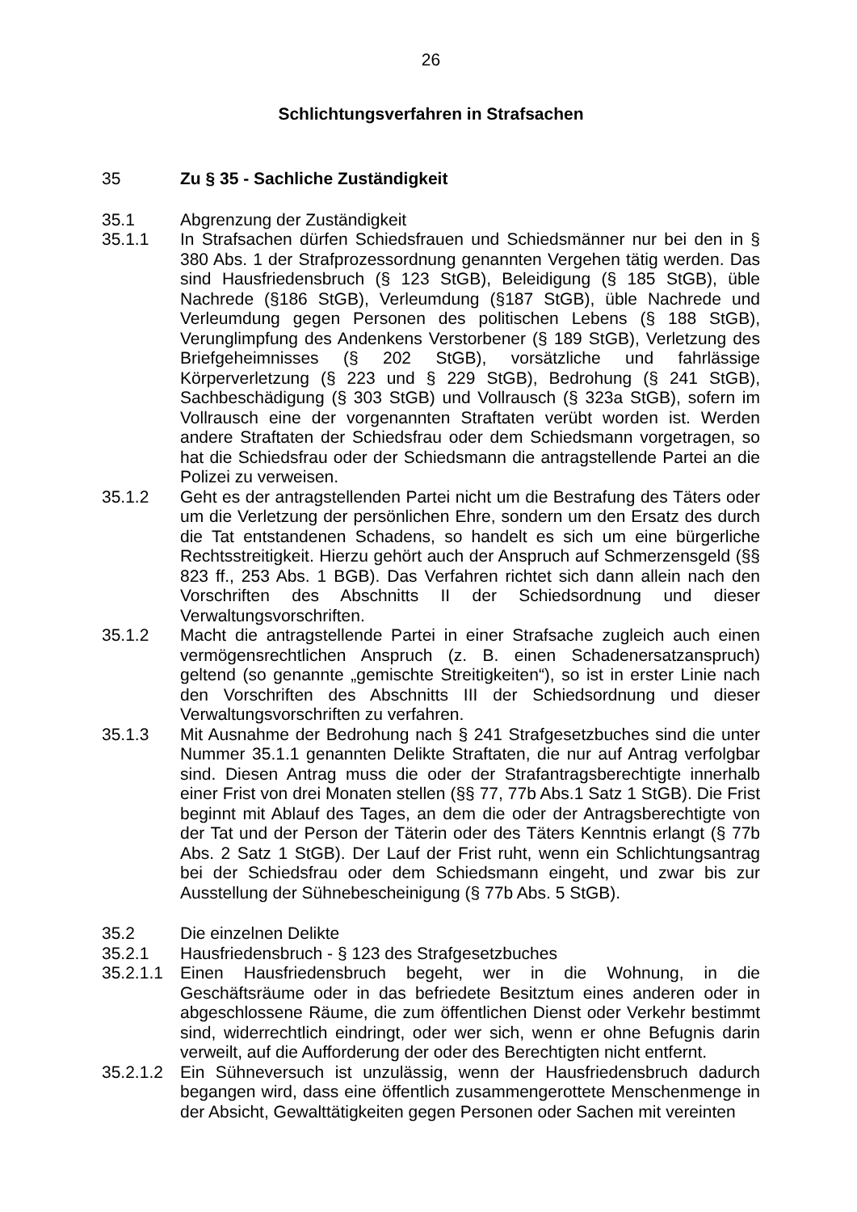26
Schlichtungsverfahren in Strafsachen
35 Zu § 35 - Sachliche Zuständigkeit
35.1 Abgrenzung der Zuständigkeit
35.1.1 In Strafsachen dürfen Schiedsfrauen und Schiedsmänner nur bei den in § 380 Abs. 1 der Strafprozessordnung genannten Vergehen tätig werden. Das sind Hausfriedensbruch (§ 123 StGB), Beleidigung (§ 185 StGB), üble Nachrede (§186 StGB), Verleumdung (§187 StGB), üble Nachrede und Verleumdung gegen Personen des politischen Lebens (§ 188 StGB), Verunglimpfung des Andenkens Verstorbener (§ 189 StGB), Verletzung des Briefgeheimnisses (§ 202 StGB), vorsätzliche und fahrlässige Körperverletzung (§ 223 und § 229 StGB), Bedrohung (§ 241 StGB), Sachbeschädigung (§ 303 StGB) und Vollrausch (§ 323a StGB), sofern im Vollrausch eine der vorgenannten Straftaten verübt worden ist. Werden andere Straftaten der Schiedsfrau oder dem Schiedsmann vorgetragen, so hat die Schiedsfrau oder der Schiedsmann die antragstellende Partei an die Polizei zu verweisen.
35.1.2 Geht es der antragstellenden Partei nicht um die Bestrafung des Täters oder um die Verletzung der persönlichen Ehre, sondern um den Ersatz des durch die Tat entstandenen Schadens, so handelt es sich um eine bürgerliche Rechtsstreitigkeit. Hierzu gehört auch der Anspruch auf Schmerzensgeld (§§ 823 ff., 253 Abs. 1 BGB). Das Verfahren richtet sich dann allein nach den Vorschriften des Abschnitts II der Schiedsordnung und dieser Verwaltungsvorschriften.
35.1.2 Macht die antragstellende Partei in einer Strafsache zugleich auch einen vermögensrechtlichen Anspruch (z. B. einen Schadenersatzanspruch) geltend (so genannte „gemischte Streitigkeiten“), so ist in erster Linie nach den Vorschriften des Abschnitts III der Schiedsordnung und dieser Verwaltungsvorschriften zu verfahren.
35.1.3 Mit Ausnahme der Bedrohung nach § 241 Strafgesetzbuches sind die unter Nummer 35.1.1 genannten Delikte Straftaten, die nur auf Antrag verfolgbar sind. Diesen Antrag muss die oder der Strafantragsberechtigte innerhalb einer Frist von drei Monaten stellen (§§ 77, 77b Abs.1 Satz 1 StGB). Die Frist beginnt mit Ablauf des Tages, an dem die oder der Antragsberechtigte von der Tat und der Person der Täterin oder des Täters Kenntnis erlangt (§ 77b Abs. 2 Satz 1 StGB). Der Lauf der Frist ruht, wenn ein Schlichtungsantrag bei der Schiedsfrau oder dem Schiedsmann eingeht, und zwar bis zur Ausstellung der Sühnebescheinigung (§ 77b Abs. 5 StGB).
35.2 Die einzelnen Delikte
35.2.1 Hausfriedensbruch - § 123 des Strafgesetzbuches
35.2.1.1
Einen Hausfriedensbruch begeht, wer in die Wohnung, in die Geschäftsräume oder in das befriedete Besitztum eines anderen oder in abgeschlossene Räume, die zum öffentlichen Dienst oder Verkehr bestimmt sind, widerrechtlich eindringt, oder wer sich, wenn er ohne Befugnis darin verweilt, auf die Aufforderung der oder des Berechtigten nicht entfernt.
35.2.1.2
Ein Sühneversuch ist unzulässig, wenn der Hausfriedensbruch dadurch begangen wird, dass eine öffentlich zusammengerottete Menschenmenge in der Absicht, Gewalttätigkeiten gegen Personen oder Sachen mit vereinten